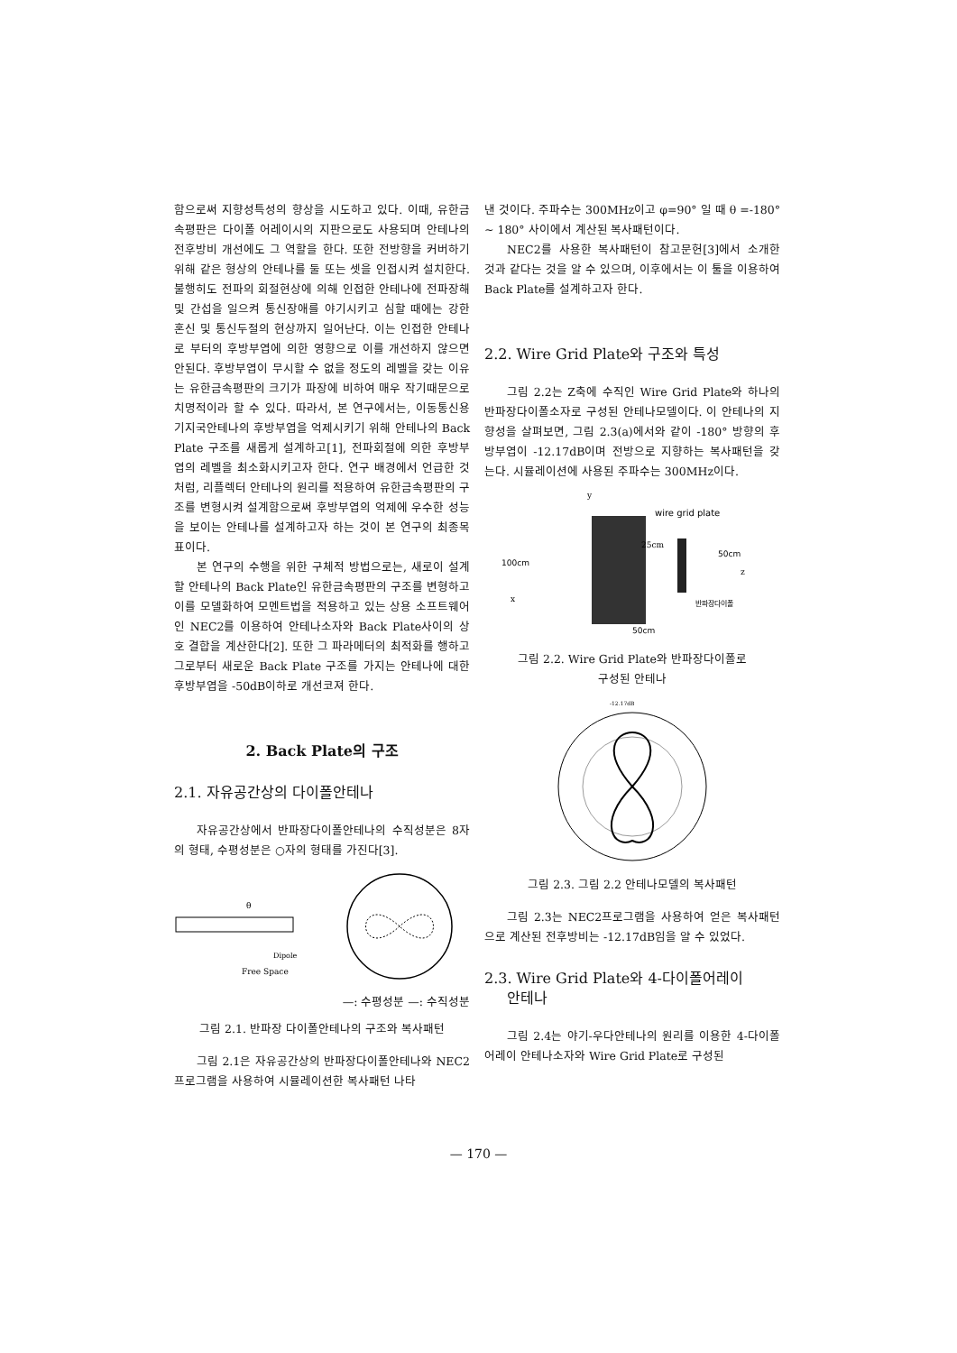함으로써 지향성특성의 향상을 시도하고 있다. 이때, 유한금속평판은 다이폴 어레이시의 지판으로도 사용되며 안테나의 전후방비 개선에도 그 역할을 한다. 또한 전방향을 커버하기 위해 같은 형상의 안테나를 둘 또는 셋을 인접시켜 설치한다. 불행히도 전파의 회절현상에 의해 인접한 안테나에 전파장해 및 간섭을 일으켜 통신장애를 야기시키고 심할 때에는 강한 혼신 및 통신두절의 현상까지 일어난다. 이는 인접한 안테나로 부터의 후방부엽에 의한 영향으로 이를 개선하지 않으면 안된다. 후방부엽이 무시할 수 없을 정도의 레벨을 갖는 이유는 유한금속평판의 크기가 파장에 비하여 매우 작기때문으로 치명적이라 할 수 있다. 따라서, 본 연구에서는, 이동통신용 기지국안테나의 후방부엽을 억제시키기 위해 안테나의 Back Plate 구조를 새롭게 설계하고[1], 전파회절에 의한 후방부엽의 레벨을 최소화시키고자 한다. 연구 배경에서 언급한 것처럼, 리플렉터 안테나의 원리를 적용하여 유한금속평판의 구조를 변형시켜 설계함으로써 후방부엽의 억제에 우수한 성능을 보이는 안테나를 설계하고자 하는 것이 본 연구의 최종목표이다.
본 연구의 수행을 위한 구체적 방법으로는, 새로이 설계할 안테나의 Back Plate인 유한금속평판의 구조를 변형하고 이를 모델화하여 모멘트법을 적용하고 있는 상용 소프트웨어인 NEC2를 이용하여 안테나소자와 Back Plate사이의 상호 결합을 계산한다[2]. 또한 그 파라메터의 최적화를 행하고 그로부터 새로운 Back Plate 구조를 가지는 안테나에 대한 후방부엽을 -50dB이하로 개선코져 한다.
2. Back Plate의 구조
2.1. 자유공간상의 다이폴안테나
자유공간상에서 반파장다이폴안테나의 수직성분은 8자의 형태, 수평성분은 ○자의 형태를 가진다[3].
θ
Dipole
Free Space
—: 수평성분 —: 수직성분
그림 2.1. 반파장 다이폴안테나의 구조와 복사패턴
그림 2.1은 자유공간상의 반파장다이폴안테나와 NEC2프로그램을 사용하여 시뮬레이션한 복사패턴 나타
낸 것이다. 주파수는 300MHz이고 φ=90° 일 때 θ =-180° ~ 180° 사이에서 계산된 복사패턴이다.
NEC2를 사용한 복사패턴이 참고문헌[3]에서 소개한 것과 같다는 것을 알 수 있으며, 이후에서는 이 툴을 이용하여 Back Plate를 설계하고자 한다.
2.2. Wire Grid Plate와 구조와 특성
그림 2.2는 Z축에 수직인 Wire Grid Plate와 하나의 반파장다이폴소자로 구성된 안테나모델이다. 이 안테나의 지향성을 살펴보면, 그림 2.3(a)에서와 같이 -180° 방향의 후방부엽이 -12.17dB이며 전방으로 지향하는 복사패턴을 갖는다. 시뮬레이션에 사용된 주파수는 300MHz이다.
y
wire grid plate
100cm
25cm
50cm
z
x
반파장다이폴
50cm
그림 2.2. Wire Grid Plate와 반파장다이폴로
구성된 안테나
-12.17dB
그림 2.3. 그림 2.2 안테나모델의 복사패턴
그림 2.3는 NEC2프로그램을 사용하여 얻은 복사패턴으로 계산된 전후방비는 -12.17dB임을 알 수 있었다.
2.3. Wire Grid Plate와 4-다이폴어레이
안테나
그림 2.4는 야기-우다안테나의 원리를 이용한 4-다이폴어레이 안테나소자와 Wire Grid Plate로 구성된
— 170 —